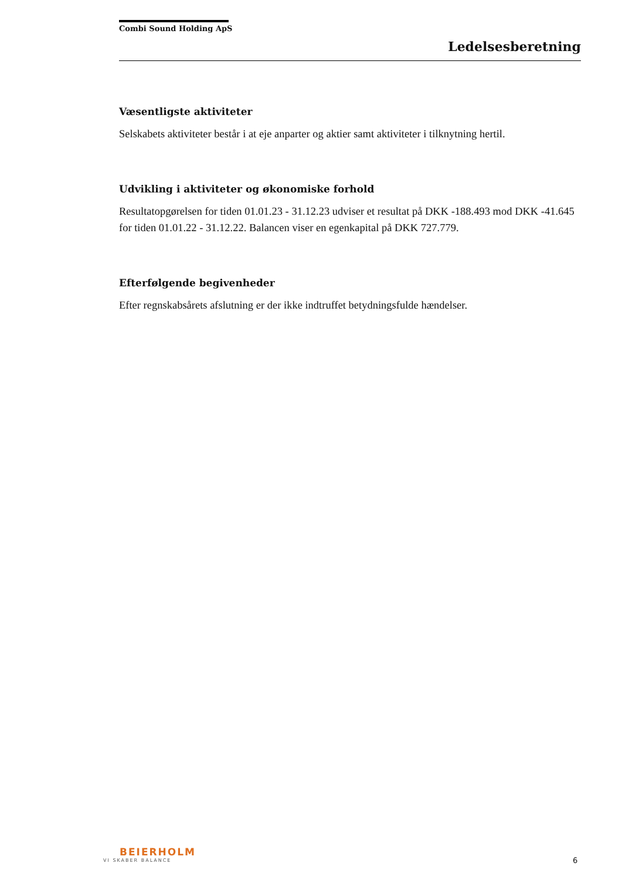Combi Sound Holding ApS
Ledelsesberetning
Væsentligste aktiviteter
Selskabets aktiviteter består i at eje anparter og aktier samt aktiviteter i tilknytning hertil.
Udvikling i aktiviteter og økonomiske forhold
Resultatopgørelsen for tiden 01.01.23 - 31.12.23 udviser et resultat på DKK -188.493 mod DKK -41.645 for tiden 01.01.22 - 31.12.22. Balancen viser en egenkapital på DKK 727.779.
Efterfølgende begivenheder
Efter regnskabsårets afslutning er der ikke indtruffet betydningsfulde hændelser.
BEIERHOLM
VI SKABER BALANCE
6